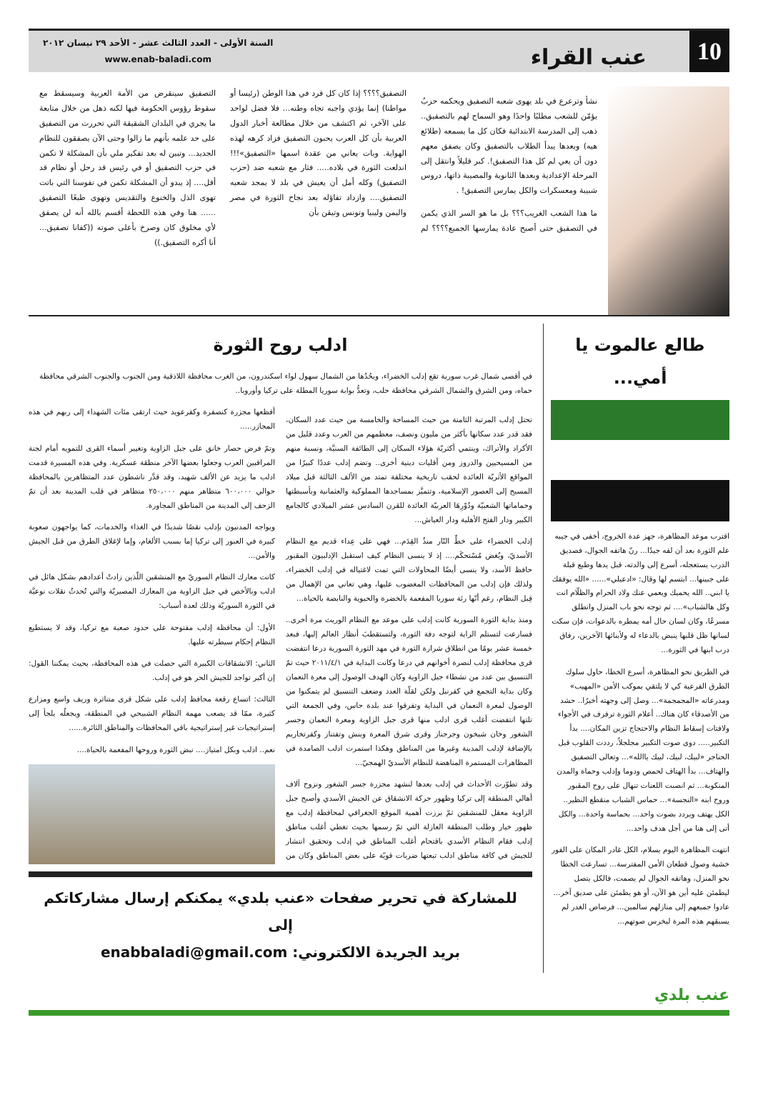10
عنب القراء
السنة الأولى - العدد الثالث عشر - الأحد ٢٩ نيسان ٢٠١٢
www.enab-baladi.com
نشأ وترعرع في بلد يهوى شعبه التصفيق ويحكمه حزبٌ يؤمّن للشعب مطلبًا واحدًا وهو السماح لهم بالتصفيق.. ذهب إلى المدرسة الابتدائية فكان كل ما يسمعه (طلائع هيه) وبعدها يبدأ الطلاب بالتصفيق وكان يصفق معهم دون أن يعي لم كل هذا التصفيق!. كبر قليلاً وانتقل إلى المرحلة الإعدادية وبعدها الثانوية والمصيبة ذاتها، دروس شبيبة ومعسكرات والكل يمارس التصفيق! .
ما هذا الشعب الغريب؟؟؟ بل ما هو السر الذي يكمن في التصفيق حتى أصبح عادة يمارسها الجميع؟؟؟؟ لم التصفيق؟؟؟؟ إذا كان كل فرد في هذا الوطن (رئيسا أو مواطنا) إنما يؤدي واجبه تجاه وطنه... فلا فضل لواحد على الآخر، ثم اكتشف من خلال مطالعة أخبار الدول العربية بأن كل العرب يحبون التصفيق فزاد كرهه لهذه الهواية. وبات يعاني من عقدة اسمها «التصفيق»!!! اندلعت الثورة في بلاده..... فثار مع شعبه ضد (حزب التصفيق) وكله أمل أن يعيش في بلد لا يمجد شعبه التصفيق.... وازداد تفاؤله بعد نجاح الثورة في مصر واليمن وليبيا وتونس وتيقن بأن
التصفيق سينقرض من الأمة العربية وسيسقط مع سقوط رؤوس الحكومة فيها لكنه ذهل من خلال متابعة ما يجري في البلدان الشقيقة التي تحررت من التصفيق على حد علمه بأنهم ما زالوا وحتى الآن يصفقون للنظام الجديد... وتبين له بعد تفكير ملي بأن المشكلة لا تكمن في حزب التصفيق أو في رئيس قد رحل أو نظام قد أفل.... إذ يبدو أن المشكلة تكمن في نفوسنا التي باتت تهوى الذل والخنوع والتقديس وتهوى طبعًا التصفيق ...... هنا وفي هذه اللحظة أقسم بالله أنه لن يصفق لأي مخلوق كان وصرخ بأعلى صوته ((كفانا تصفيق... أنا أكره التصفيق.))
طالع عالموت يا أمي...
اقترب موعد المظاهرة، جهز عدة الخروج، أخفى في جيبه علم الثورة بعد أن لفه جيدًا... رنّ هاتفه الجوال، فصديق الدرب يستعجله، أسرع إلى والدته، قبل يدها وطبع قبلة على جبينها... ابتسم لها وقال: «ادعيلي»...... «الله يوفقك يا ابني.. الله يحميك ويعمي عنك ولاد الحرام والظلّام انت وكل هالشباب».... ثم توجه نحو باب المنزل وانطلق مسرعًا، وكان لسان حال أمه يمطره بالدعوات، فإن سكت لسانها ظل قلبها ينبض بالدعاء له ولأبنائها الآخرين، رفاق درب ابنها في الثورة...
في الطريق نحو المظاهرة، أسرع الخطا، حاول سلوك الطرق الفرعية كي لا يلتقي بموكب الأمن «المهيب» ومدرعاته «المجمجمة»... وصل إلى وجهته أخيرًا.. حشد من الأصدقاء كان هناك.. أعلام الثورة ترفرف في الأجواء ولافتات إسقاط النظام والاحتجاج تزين المكان.... بدأ التكبير..... دوى صوت التكبير مجلجلاً، رددت القلوب قبل الحناجر «لبيك، لبيك، لبيك ياالله»... وتعالى التصفيق والهتاف... بدأ الهتاف لحمص ودوما وإدلب وحماة والمدن المنكوبة... ثم انصبت اللعنات تنهال على روح المقبور وروح ابنه «النجسة»... حماس الشباب منقطع النظير.. الكل يهتف ويردد بصوت واحد... بحماسة واحدة... والكل أتى إلى هنا من أجل هدف واحد...
انتهت المظاهرة اليوم بسلام، الكل غادر المكان على الفور خشية وصول قطعان الأمن المفترسة... تسارعت الخطا نحو المنزل، وهاتفه الجوال لم يصمت، فالكل يتصل ليطمئن عليه أين هو الآن، أو هو يطمئن على صديق آخر... عادوا جميعهم إلى منازلهم سالمين... فرصاص الغدر لم يسبقهم هذه المرة ليخرس صوتهم...
ادلب روح الثورة
في أقصى شمال غرب سورية تقع إدلب الخضراء، ويحُدُها من الشمال سهول لواء اسكندرون، من الغرب محافظة اللاذقية ومن الجنوب والجنوب الشرقي محافظة حماه، ومن الشرق والشمال الشرقي محافظة حلب، وتعدُّ بوابة سوريا المطلة على تركيا وأوروبا..
تحتل إدلب المرتبة الثامنة من حيث المساحة والخامسة من حيث عدد السكان، فقد قدر عدد سكانها بأكثر من مليون ونصف، معظمهم من العرب وعدد قليل من الأكراد والأتراك، وينتمي أكثريّة هؤلاء السكان إلى الطائفة السنيَّة، ونسبة منهم من المسيحيين والدروز ومن أقليات دينية أخرى.. وتضم إدلب عددًا كبيرًا من المواقع الأثريّة العائدة لحقب تاريخية مختلفة تمتد من الألف الثالثة قبل ميلاد المسيح إلى العصور الإسلامية، وتتميَّز بمساجدها المملوكية والعثمانية وبأسبطتها وحماماتها الشعبيّة ودُوْرِهَا العربيّة العائدة للقرن السادس عشر الميلادي كالجامع الكبير ودار الفتح الأهلية ودار العياش...
إدلب الخضراء على خطِّ النّار منذُ القِدَم... فهي على عِداء قديم مع النظام الأسديّ، وبُغض مُسْتحكَم.... إذ لا ينسى النظام كيف استقبل الإدلبيون المقبور حافظ الأسد، ولا ينسى أيضًا المحاولات التي تمت لاغتياله في إدلب الخضراء، ولذلك فإن إدلب من المحافظات المغضوب عليها، وهي تعاني من الإهمال من قِبل النظام، رغم أنّها رئة سوريا المفعمة بالخضرة والحيوية والنابضة بالحياة...
ومنذ بداية الثورة السورية كانت إدلب على موعد مع النظام الوريث مرة أخرى.. فسارعت لتستلم الراية لتوجه دفة الثورة، ولتستقطبَ أنظار العالم إليها، فبعد خمسة عشر يومًا من انطلاق شرارة الثورة في مهد الثورة السورية درعا انتفضت قرى محافظة إدلب لنصرة أخوانهم في درعا وكانت البداية في ٢٠١١/٤/١ حيث تمّ التنسيق بين عدد من نشطاء جبل الزاوية وكان الهدف الوصول إلى معرة النعمان وكان بداية التجمع في كفرنبل ولكن لقلّة العدد وضعف التنسيق لم يتمكنوا من الوصول لمعرة النعمان في البداية وتفرقوا عند بلدة حاس، وفي الجمعة التي تلتها انتفضت أغلب قرى ادلب منها قرى جبل الزاوية ومعرة النعمان وجسر الشغور وخان شيخون وجرجناز وقرى شرق المعرة وبنش وتفتناز وكفرتخاريم بالإضافة لإدلب المدينة وغيرها من المناطق وهكذا استمرت ادلب الصامدة في المظاهرات المستمرة المناهضة للنظام الأسديّ الهمجيّ...
وقد تطوّرت الأحداث في إدلب بعدها لنشهد مجزرة جسر الشغور ونزوح آلاف أهالي المنطقة إلى تركيا وظهور حركة الانشقاق عن الجيش الأسدي وأصبح جبل الزاوية معقل للمنشقين ثمّ برزت أهمية الموقع الجغرافي لمحافظة إدلب مع ظهور خيار وطلب المنطقة العازلة التي تمّ رسمها بحيث تغطي أغلب مناطق إدلب فقام النظام الأسدي باقتحام أغلب المناطق في إدلب وتحقيق انتشار للجيش في كافة مناطق ادلب تبعتها ضربات قويّة على بعض المناطق وكان من أفظعها مجزرة كنصفرة وكفرعويد حيث ارتقى مئات الشهداء إلى ربهم في هذه المجازر.....
وتمّ فرض حصار خانق على جبل الزاوية وتغيير أسماء القرى للتمويه أمام لجنة المراقبين العرب وجعلوا بعضها الآخر منطقة عسكرية. وفي هذه المسيرة قدمت ادلب ما يزيد عن الألف شهيد، وقد قدَّر ناشطون عدد المتظاهرين بالمحافظة حوالي ٦٠٠،٠٠٠ متظاهر منهم ٢٥٠،٠٠٠ متظاهر في قلب المدينة بعد أن تمّ الزحف إلى المدينة من المناطق المجاورة.
ويواجه المدنيون بإدلب نقصًا شديدًا في الغذاء والخدمات، كما يواجهون صعوبة كبيرة في العبور إلى تركيا إما بسبب الألغام، وإما لإغلاق الطرق من قبل الجيش والأمن...
كانت معارك النظام السوريّ مع المنشقين اللّذين زادتْ أعدادهم بشكل هائل في ادلب وبالأخص في جبل الزاوية من المعارك المصيريّة والتي تُحدثُ نقلات نوعيَّة في الثورة السوريّة وذلك لعدة أسباب:
الأول: أن محافظة إدلب مفتوحة على حدود صعبة مع تركيا، وقد لا يستطيع النظام إحكام سيطرته عليها.
الثاني: الانشقاقات الكبيرة التي حصلت في هذه المحافظة، بحيث يمكننا القول: إن أكبر تواجد للجيش الحر هو في إدلب.
الثالث: اتساع رقعة محافظ إدلب على شكل قرى متناثرة وريف واسع ومزارع كثيرة، ممّا قد يصعب مهمة النظام الشبيحي في المنطقة، ويجعلُه يلجأ إلى إستراتيجيات غير إستراتيجية باقي المحافظات والمناطق الثائرة......
نعم.. ادلب وبكل امتياز.... نبض الثورة وروحها المفعمة بالحياة....
للمشاركة في تحرير صفحات «عنب بلدي» يمكنكم إرسال مشاركاتكم إلى
بريد الجريدة الالكتروني: enabbaladi@gmail.com
عنب بلدي